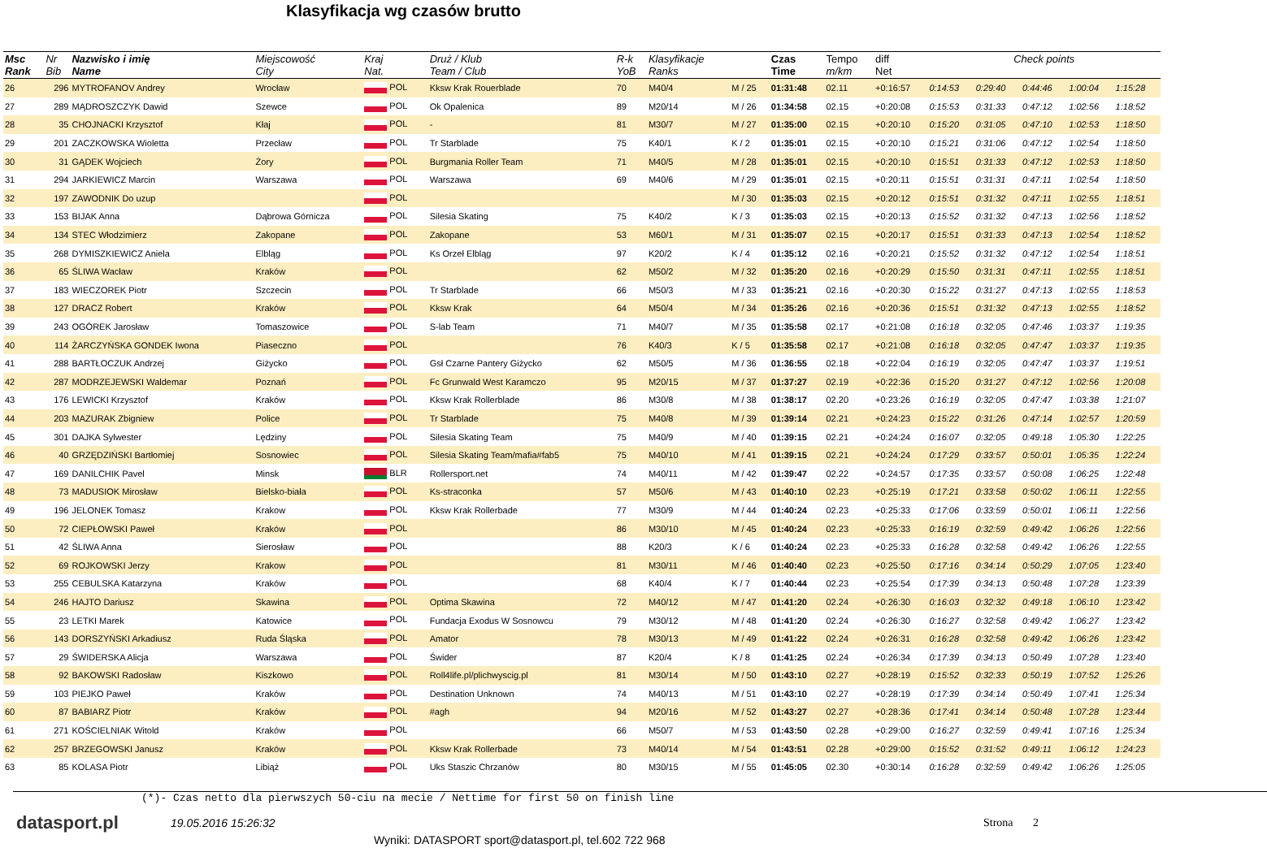Klasyfikacja wg czasów brutto
| Msc Rank | Nr Bib | Nazwisko i imię Name | Miejscowość City | Kraj Nat. | Druż / Klub Team / Club | R-k YoB | Klasyfikacje Ranks | | Czas Time | Tempo m/km | diff Net | Check points | | | | |
| --- | --- | --- | --- | --- | --- | --- | --- | --- | --- | --- | --- | --- | --- | --- | --- | --- |
| 26 | 296 | MYTROFANOV Andrey | Wrocław | POL | Kksw Krak Rouerblade | 70 | M40/4 | M / 25 | 01:31:48 | 02.11 | +0:16:57 | 0:14:53 | 0:29:40 | 0:44:46 | 1:00:04 | 1:15:28 |
| 27 | 289 | MĄDROSZCZYK Dawid | Szewce | POL | Ok Opalenica | 89 | M20/14 | M / 26 | 01:34:58 | 02.15 | +0:20:08 | 0:15:53 | 0:31:33 | 0:47:12 | 1:02:56 | 1:18:52 |
| 28 | 35 | CHOJNACKI Krzysztof | Kłaj | POL | - | 81 | M30/7 | M / 27 | 01:35:00 | 02.15 | +0:20:10 | 0:15:20 | 0:31:05 | 0:47:10 | 1:02:53 | 1:18:50 |
| 29 | 201 | ZACZKOWSKA Wioletta | Przecław | POL | Tr Starblade | 75 | K40/1 | K / 2 | 01:35:01 | 02.15 | +0:20:10 | 0:15:21 | 0:31:06 | 0:47:12 | 1:02:54 | 1:18:50 |
| 30 | 31 | GĄDEK Wojciech | Żory | POL | Burgmania Roller Team | 71 | M40/5 | M / 28 | 01:35:01 | 02.15 | +0:20:10 | 0:15:51 | 0:31:33 | 0:47:12 | 1:02:53 | 1:18:50 |
| 31 | 294 | JARKIEWICZ Marcin | Warszawa | POL | Warszawa | 69 | M40/6 | M / 29 | 01:35:01 | 02.15 | +0:20:11 | 0:15:51 | 0:31:31 | 0:47:11 | 1:02:54 | 1:18:50 |
| 32 | 197 | ZAWODNIK Do uzup | | POL | | | | M / 30 | 01:35:03 | 02.15 | +0:20:12 | 0:15:51 | 0:31:32 | 0:47:11 | 1:02:55 | 1:18:51 |
| 33 | 153 | BIJAK Anna | Dąbrowa Górnicza | POL | Silesia Skating | 75 | K40/2 | K / 3 | 01:35:03 | 02.15 | +0:20:13 | 0:15:52 | 0:31:32 | 0:47:13 | 1:02:56 | 1:18:52 |
| 34 | 134 | STEC Włodzimierz | Zakopane | POL | Zakopane | 53 | M60/1 | M / 31 | 01:35:07 | 02.15 | +0:20:17 | 0:15:51 | 0:31:33 | 0:47:13 | 1:02:54 | 1:18:52 |
| 35 | 268 | DYMISZKIEWICZ Aniela | Elbląg | POL | Ks Orzeł Elbląg | 97 | K20/2 | K / 4 | 01:35:12 | 02.16 | +0:20:21 | 0:15:52 | 0:31:32 | 0:47:12 | 1:02:54 | 1:18:51 |
| 36 | 65 | ŚLIWA Wacław | Kraków | POL | | 62 | M50/2 | M / 32 | 01:35:20 | 02.16 | +0:20:29 | 0:15:50 | 0:31:31 | 0:47:11 | 1:02:55 | 1:18:51 |
| 37 | 183 | WIECZOREK Piotr | Szczecin | POL | Tr Starblade | 66 | M50/3 | M / 33 | 01:35:21 | 02.16 | +0:20:30 | 0:15:22 | 0:31:27 | 0:47:13 | 1:02:55 | 1:18:53 |
| 38 | 127 | DRACZ Robert | Kraków | POL | Kksw Krak | 64 | M50/4 | M / 34 | 01:35:26 | 02.16 | +0:20:36 | 0:15:51 | 0:31:32 | 0:47:13 | 1:02:55 | 1:18:52 |
| 39 | 243 | OGÓREK Jarosław | Tomaszowice | POL | S-lab Team | 71 | M40/7 | M / 35 | 01:35:58 | 02.17 | +0:21:08 | 0:16:18 | 0:32:05 | 0:47:46 | 1:03:37 | 1:19:35 |
| 40 | 114 | ŻARCZYŃSKA GONDEK Iwona | Piaseczno | POL | | 76 | K40/3 | K / 5 | 01:35:58 | 02.17 | +0:21:08 | 0:16:18 | 0:32:05 | 0:47:47 | 1:03:37 | 1:19:35 |
| 41 | 288 | BARTŁOCZUK Andrzej | Giżycko | POL | Gsł Czarne Pantery Giżycko | 62 | M50/5 | M / 36 | 01:36:55 | 02.18 | +0:22:04 | 0:16:19 | 0:32:05 | 0:47:47 | 1:03:37 | 1:19:51 |
| 42 | 287 | MODRZEJEWSKI Waldemar | Poznań | POL | Fc Grunwald West Karamczo | 95 | M20/15 | M / 37 | 01:37:27 | 02.19 | +0:22:36 | 0:15:20 | 0:31:27 | 0:47:12 | 1:02:56 | 1:20:08 |
| 43 | 176 | LEWICKI Krzysztof | Kraków | POL | Kksw Krak Rollerblade | 86 | M30/8 | M / 38 | 01:38:17 | 02.20 | +0:23:26 | 0:16:19 | 0:32:05 | 0:47:47 | 1:03:38 | 1:21:07 |
| 44 | 203 | MAZURAK Zbigniew | Police | POL | Tr Starblade | 75 | M40/8 | M / 39 | 01:39:14 | 02.21 | +0:24:23 | 0:15:22 | 0:31:26 | 0:47:14 | 1:02:57 | 1:20:59 |
| 45 | 301 | DAJKA Sylwester | Lędziny | POL | Silesia Skating Team | 75 | M40/9 | M / 40 | 01:39:15 | 02.21 | +0:24:24 | 0:16:07 | 0:32:05 | 0:49:18 | 1:05:30 | 1:22:25 |
| 46 | 40 | GRZĘDZIŃSKI Bartłomiej | Sosnowiec | POL | Silesia Skating Team/mafia#fab5 | 75 | M40/10 | M / 41 | 01:39:15 | 02.21 | +0:24:24 | 0:17:29 | 0:33:57 | 0:50:01 | 1:05:35 | 1:22:24 |
| 47 | 169 | DANILCHIK Pavel | Minsk | BLR | Rollersport.net | 74 | M40/11 | M / 42 | 01:39:47 | 02.22 | +0:24:57 | 0:17:35 | 0:33:57 | 0:50:08 | 1:06:25 | 1:22:48 |
| 48 | 73 | MADUSIOK Mirosław | Bielsko-biała | POL | Ks-straconka | 57 | M50/6 | M / 43 | 01:40:10 | 02.23 | +0:25:19 | 0:17:21 | 0:33:58 | 0:50:02 | 1:06:11 | 1:22:55 |
| 49 | 196 | JELONEK Tomasz | Krakow | POL | Kksw Krak Rollerbade | 77 | M30/9 | M / 44 | 01:40:24 | 02.23 | +0:25:33 | 0:17:06 | 0:33:59 | 0:50:01 | 1:06:11 | 1:22:56 |
| 50 | 72 | CIEPŁOWSKI Paweł | Kraków | POL | | 86 | M30/10 | M / 45 | 01:40:24 | 02.23 | +0:25:33 | 0:16:19 | 0:32:59 | 0:49:42 | 1:06:26 | 1:22:56 |
| 51 | 42 | ŚLIWA Anna | Sierosław | POL | | 88 | K20/3 | K / 6 | 01:40:24 | 02.23 | +0:25:33 | 0:16:28 | 0:32:58 | 0:49:42 | 1:06:26 | 1:22:55 |
| 52 | 69 | ROJKOWSKI Jerzy | Krakow | POL | | 81 | M30/11 | M / 46 | 01:40:40 | 02.23 | +0:25:50 | 0:17:16 | 0:34:14 | 0:50:29 | 1:07:05 | 1:23:40 |
| 53 | 255 | CEBULSKA Katarzyna | Kraków | POL | | 68 | K40/4 | K / 7 | 01:40:44 | 02.23 | +0:25:54 | 0:17:39 | 0:34:13 | 0:50:48 | 1:07:28 | 1:23:39 |
| 54 | 246 | HAJTO Dariusz | Skawina | POL | Optima Skawina | 72 | M40/12 | M / 47 | 01:41:20 | 02.24 | +0:26:30 | 0:16:03 | 0:32:32 | 0:49:18 | 1:06:10 | 1:23:42 |
| 55 | 23 | LETKI Marek | Katowice | POL | Fundacja Exodus W Sosnowcu | 79 | M30/12 | M / 48 | 01:41:20 | 02.24 | +0:26:30 | 0:16:27 | 0:32:58 | 0:49:42 | 1:06:27 | 1:23:42 |
| 56 | 143 | DORSZYŃSKI Arkadiusz | Ruda Śląska | POL | Amator | 78 | M30/13 | M / 49 | 01:41:22 | 02.24 | +0:26:31 | 0:16:28 | 0:32:58 | 0:49:42 | 1:06:26 | 1:23:42 |
| 57 | 29 | ŚWIDERSKA Alicja | Warszawa | POL | Świder | 87 | K20/4 | K / 8 | 01:41:25 | 02.24 | +0:26:34 | 0:17:39 | 0:34:13 | 0:50:49 | 1:07:28 | 1:23:40 |
| 58 | 92 | BAKOWSKI Radosław | Kiszkowo | POL | Roll4life.pl/plichwyscig.pl | 81 | M30/14 | M / 50 | 01:43:10 | 02.27 | +0:28:19 | 0:15:52 | 0:32:33 | 0:50:19 | 1:07:52 | 1:25:26 |
| 59 | 103 | PIEJKO Paweł | Kraków | POL | Destination Unknown | 74 | M40/13 | M / 51 | 01:43:10 | 02.27 | +0:28:19 | 0:17:39 | 0:34:14 | 0:50:49 | 1:07:41 | 1:25:34 |
| 60 | 87 | BABIARZ Piotr | Kraków | POL | #agh | 94 | M20/16 | M / 52 | 01:43:27 | 02.27 | +0:28:36 | 0:17:41 | 0:34:14 | 0:50:48 | 1:07:28 | 1:23:44 |
| 61 | 271 | KOŚCIELNIAK Witold | Kraków | POL | | 66 | M50/7 | M / 53 | 01:43:50 | 02.28 | +0:29:00 | 0:16:27 | 0:32:59 | 0:49:41 | 1:07:16 | 1:25:34 |
| 62 | 257 | BRZEGOWSKI Janusz | Kraków | POL | Kksw Krak Rollerbade | 73 | M40/14 | M / 54 | 01:43:51 | 02.28 | +0:29:00 | 0:15:52 | 0:31:52 | 0:49:11 | 1:06:12 | 1:24:23 |
| 63 | 85 | KOLASA Piotr | Libiąż | POL | Uks Staszic Chrzanów | 80 | M30/15 | M / 55 | 01:45:05 | 02.30 | +0:30:14 | 0:16:28 | 0:32:59 | 0:49:42 | 1:06:26 | 1:25:05 |
(*)- Czas netto dla pierwszych 50-ciu na mecie / Nettime for first 50 on finish line
datasport.pl
19.05.2016 15:26:32 Strona 2
Wyniki: DATASPORT sport@datasport.pl, tel.602 722 968